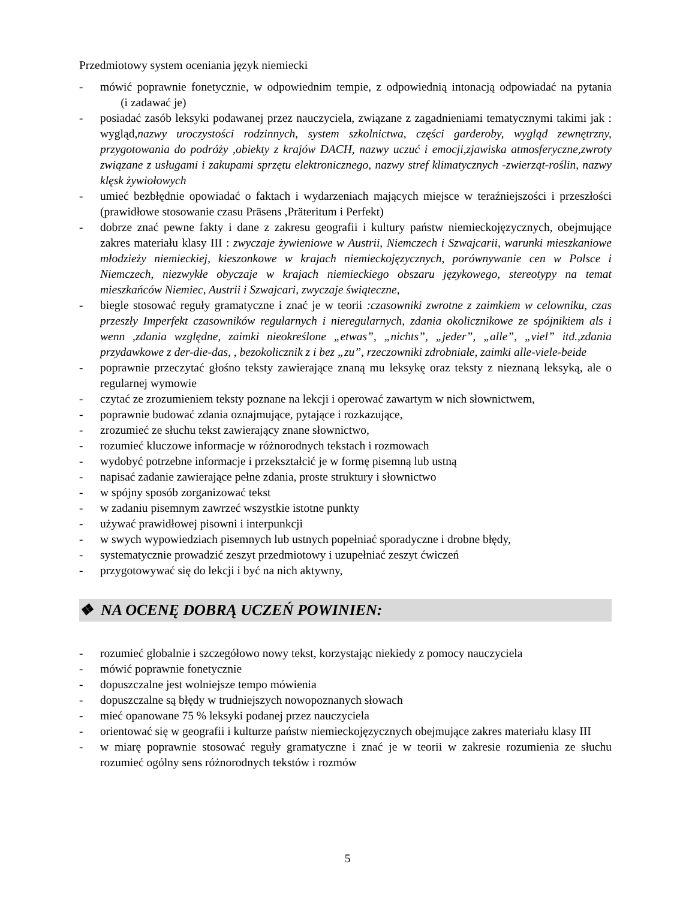Przedmiotowy system oceniania język niemiecki
- mówić poprawnie fonetycznie, w odpowiednim tempie, z odpowiednią intonacją odpowiadać na pytania (i zadawać je)
- posiadać zasób leksyki podawanej przez nauczyciela, związane z zagadnieniami tematycznymi takimi jak : wygląd,nazwy uroczystości rodzinnych, system szkolnictwa, części garderoby, wygląd zewnętrzny, przygotowania do podróży ,obiekty z krajów DACH, nazwy uczuć i emocji,zjawiska atmosferyczne,zwroty związane z usługami i zakupami sprzętu elektronicznego, nazwy stref klimatycznych -zwierząt-roślin, nazwy klęsk żywiołowych
- umieć bezbłędnie opowiadać o faktach i wydarzeniach mających miejsce w teraźniejszości i przeszłości (prawidłowe stosowanie czasu Präsens ,Präteritum i Perfekt)
- dobrze znać pewne fakty i dane z zakresu geografii i kultury państw niemieckojęzycznych, obejmujące zakres materiału klasy III : zwyczaje żywieniowe w Austrii, Niemczech i Szwajcarii, warunki mieszkaniowe młodzieży niemieckiej, kieszonkowe w krajach niemieckojęzycznych, porównywanie cen w Polsce i Niemczech, niezwykłe obyczaje w krajach niemieckiego obszaru językowego, stereotypy na temat mieszkańców Niemiec, Austrii i Szwajcari, zwyczaje świąteczne,
- biegle stosować reguły gramatyczne i znać je w teorii :czasowniki zwrotne z zaimkiem w celowniku, czas przeszły Imperfekt czasowników regularnych i nieregularnych, zdania okolicznikowe ze spójnikiem als i wenn ,zdania względne, zaimki nieokreślone „etwas”, „nichts”, „jeder”, „alle”, „viel” itd.,zdania przydawkowe z der-die-das, , bezokolicznik z i bez „zu”, rzeczowniki zdrobniałe, zaimki alle-viele-beide
- poprawnie przeczytać głośno teksty zawierające znaną mu leksykę oraz teksty z nieznaną leksyką, ale o regularnej wymowie
- czytać ze zrozumieniem teksty poznane na lekcji i operować zawartym w nich słownictwem,
- poprawnie budować zdania oznajmujące, pytające i rozkazujące,
- zrozumieć ze słuchu tekst zawierający znane słownictwo,
- rozumieć kluczowe informacje w różnorodnych tekstach i rozmowach
- wydobyć potrzebne informacje i przekształcić je w formę pisemną lub ustną
- napisać zadanie zawierające pełne zdania, proste struktury i słownictwo
- w spójny sposób zorganizować tekst
- w zadaniu pisemnym zawrzeć wszystkie istotne punkty
- używać prawidłowej pisowni i interpunkcji
- w swych wypowiedziach pisemnych lub ustnych popełniać sporadyczne i drobne błędy,
- systematycznie prowadzić zeszyt przedmiotowy i uzupełniać zeszyt ćwiczeń
- przygotowywać się do lekcji i być na nich aktywny,
❖ NA OCENĘ DOBRĄ UCZEŃ POWINIEN:
- rozumieć globalnie i szczegółowo nowy tekst, korzystając niekiedy z pomocy nauczyciela
- mówić poprawnie fonetycznie
- dopuszczalne jest wolniejsze tempo mówienia
- dopuszczalne są błędy w trudniejszych nowopoznanych słowach
- mieć opanowane 75 % leksyki podanej przez nauczyciela
- orientować się w geografii i kulturze państw niemieckojęzycznych obejmujące zakres materiału klasy III
- w miarę poprawnie stosować reguły gramatyczne i znać je w teorii w zakresie rozumienia ze słuchu rozumieć ogólny sens różnorodnych tekstów i rozmów
5